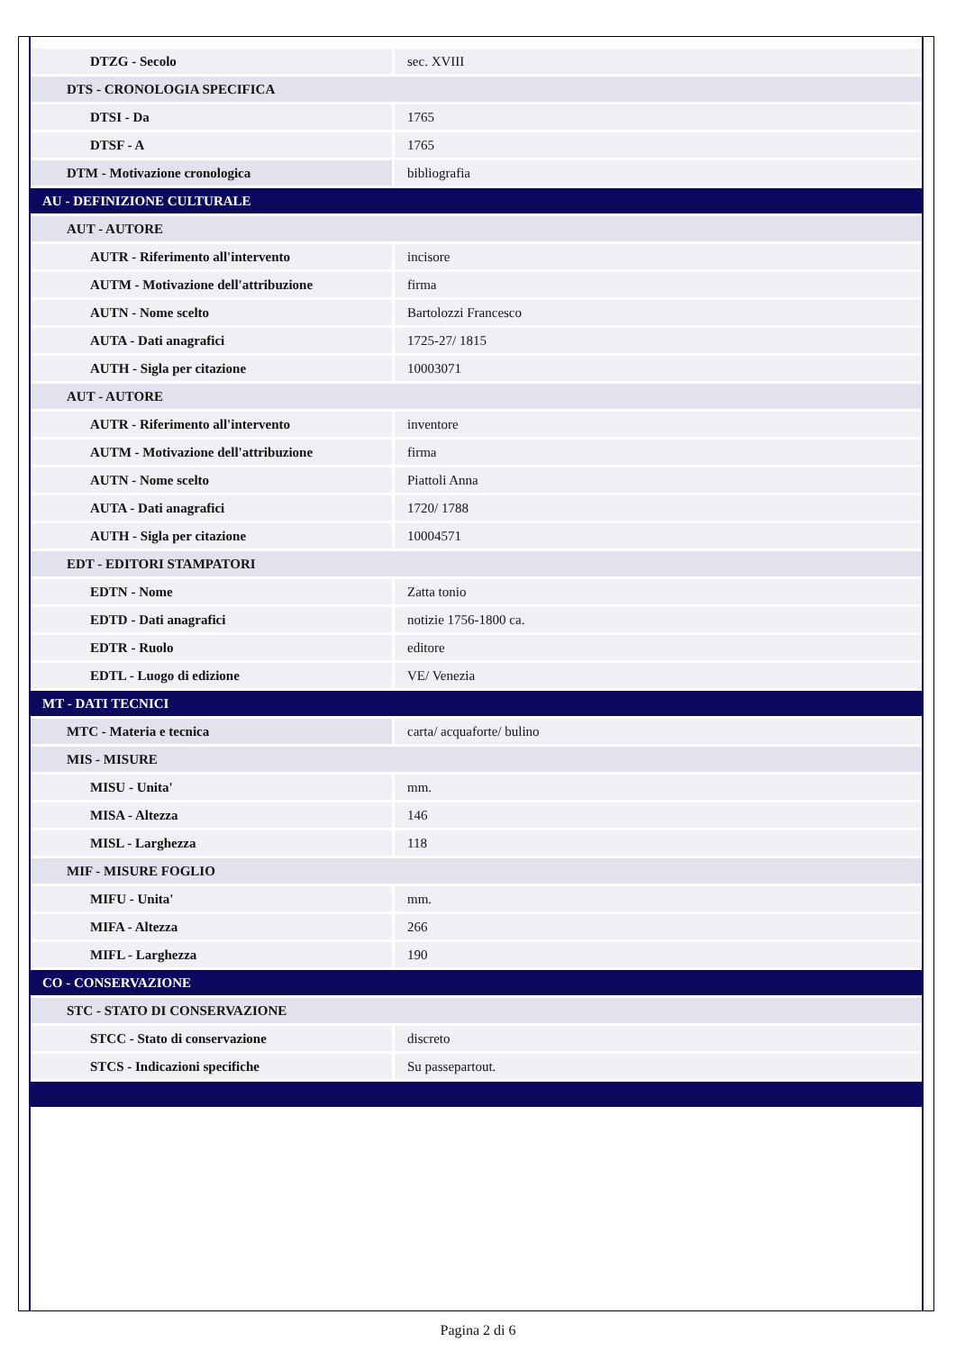| DTZG - Secolo | sec. XVIII |
| DTS - CRONOLOGIA SPECIFICA | |
| DTSI - Da | 1765 |
| DTSF - A | 1765 |
| DTM - Motivazione cronologica | bibliografia |
| AU - DEFINIZIONE CULTURALE | |
| AUT - AUTORE | |
| AUTR - Riferimento all'intervento | incisore |
| AUTM - Motivazione dell'attribuzione | firma |
| AUTN - Nome scelto | Bartolozzi Francesco |
| AUTA - Dati anagrafici | 1725-27/ 1815 |
| AUTH - Sigla per citazione | 10003071 |
| AUT - AUTORE | |
| AUTR - Riferimento all'intervento | inventore |
| AUTM - Motivazione dell'attribuzione | firma |
| AUTN - Nome scelto | Piattoli Anna |
| AUTA - Dati anagrafici | 1720/ 1788 |
| AUTH - Sigla per citazione | 10004571 |
| EDT - EDITORI STAMPATORI | |
| EDTN - Nome | Zatta tonio |
| EDTD - Dati anagrafici | notizie 1756-1800 ca. |
| EDTR - Ruolo | editore |
| EDTL - Luogo di edizione | VE/ Venezia |
| MT - DATI TECNICI | |
| MTC - Materia e tecnica | carta/ acquaforte/ bulino |
| MIS - MISURE | |
| MISU - Unita' | mm. |
| MISA - Altezza | 146 |
| MISL - Larghezza | 118 |
| MIF - MISURE FOGLIO | |
| MIFU - Unita' | mm. |
| MIFA - Altezza | 266 |
| MIFL - Larghezza | 190 |
| CO - CONSERVAZIONE | |
| STC - STATO DI CONSERVAZIONE | |
| STCC - Stato di conservazione | discreto |
| STCS - Indicazioni specifiche | Su passepartout. |
Pagina 2 di 6